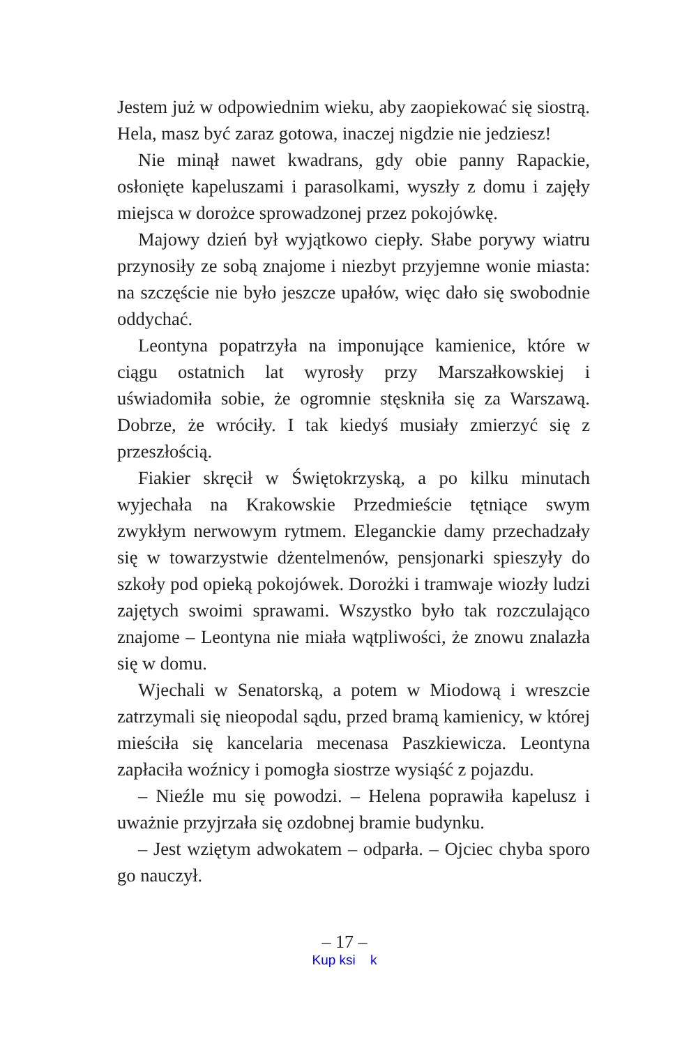Jestem już w odpowiednim wieku, aby zaopiekować się siostrą. Hela, masz być zaraz gotowa, inaczej nigdzie nie jedziesz!
Nie minął nawet kwadrans, gdy obie panny Rapackie, osłonięte kapeluszami i parasolkami, wyszły z domu i zajęły miejsca w dorożce sprowadzonej przez pokojówkę.
Majowy dzień był wyjątkowo ciepły. Słabe porywy wiatru przynosiły ze sobą znajome i niezbyt przyjemne wonie miasta: na szczęście nie było jeszcze upałów, więc dało się swobodnie oddychać.
Leontyna popatrzyła na imponujące kamienice, które w ciągu ostatnich lat wyrosły przy Marszałkowskiej i uświadomiła sobie, że ogromnie stęskniła się za Warszawą. Dobrze, że wróciły. I tak kiedyś musiały zmierzyć się z przeszłością.
Fiakier skręcił w Świętokrzyską, a po kilku minutach wyjechała na Krakowskie Przedmieście tętniące swym zwykłym nerwowym rytmem. Eleganckie damy przechadzały się w towarzystwie dżentelmenów, pensjonarki spieszyły do szkoły pod opieką pokojówek. Dorożki i tramwaje wiozły ludzi zajętych swoimi sprawami. Wszystko było tak rozczulająco znajome – Leontyna nie miała wątpliwości, że znowu znalazła się w domu.
Wjechali w Senatorską, a potem w Miodową i wreszcie zatrzymali się nieopodal sądu, przed bramą kamienicy, w której mieściła się kancelaria mecenasa Paszkiewicza. Leontyna zapłaciła woźnicy i pomogła siostrze wysiąść z pojazdu.
– Nieźle mu się powodzi. – Helena poprawiła kapelusz i uważnie przyjrzała się ozdobnej bramie budynku.
– Jest wziętym adwokatem – odparła. – Ojciec chyba sporo go nauczył.
– 17 –
Kup ksi k